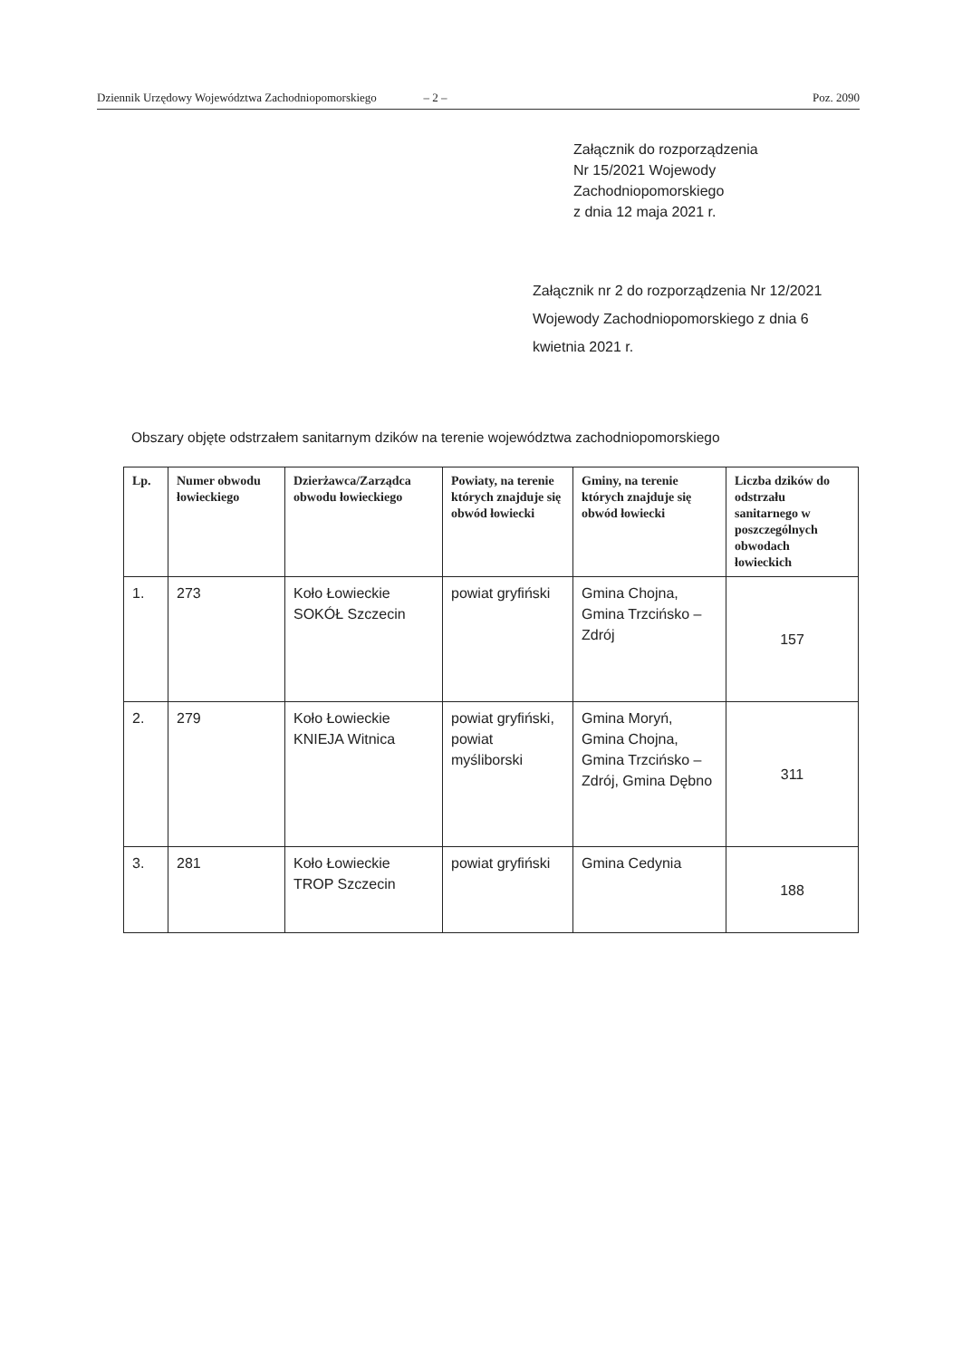Dziennik Urzędowy Województwa Zachodniopomorskiego – 2 – Poz. 2090
Załącznik do rozporządzenia
Nr 15/2021 Wojewody
Zachodniopomorskiego
z dnia 12 maja 2021 r.
Załącznik nr 2 do rozporządzenia Nr 12/2021 Wojewody Zachodniopomorskiego z dnia 6 kwietnia 2021 r.
Obszary objęte odstrzałem sanitarnym dzików na terenie województwa zachodniopomorskiego
| Lp. | Numer obwodu łowieckiego | Dzierżawca/Zarządca obwodu łowieckiego | Powiaty, na terenie których znajduje się obwód łowiecki | Gminy, na terenie których znajduje się obwód łowiecki | Liczba dzików do odstrzału sanitarnego w poszczególnych obwodach łowieckich |
| --- | --- | --- | --- | --- | --- |
| 1. | 273 | Koło Łowieckie SOKÓŁ Szczecin | powiat gryfiński | Gmina Chojna, Gmina Trzcińsko – Zdrój | 157 |
| 2. | 279 | Koło Łowieckie KNIEJA Witnica | powiat gryfiński, powiat myśliborski | Gmina Moryń, Gmina Chojna, Gmina Trzcińsko – Zdrój, Gmina Dębno | 311 |
| 3. | 281 | Koło Łowieckie TROP Szczecin | powiat gryfiński | Gmina Cedynia | 188 |